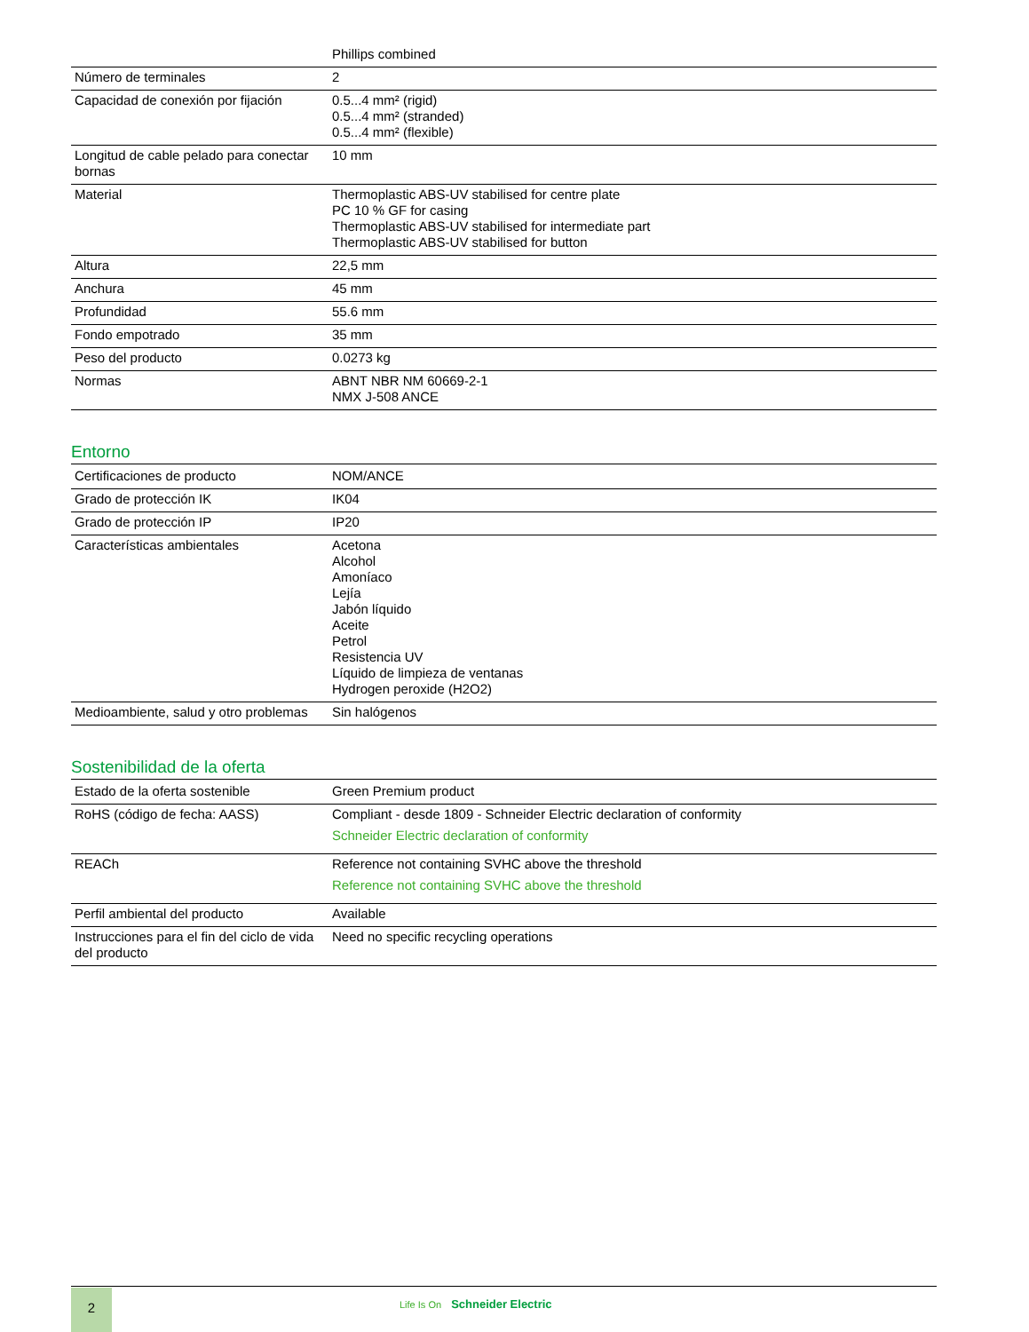| | Phillips combined |
| Número de terminales | 2 |
| Capacidad de conexión por fijación | 0.5...4 mm² (rigid) 0.5...4 mm² (stranded) 0.5...4 mm² (flexible) |
| Longitud de cable pelado para conectar bornas | 10 mm |
| Material | Thermoplastic ABS-UV stabilised for centre plate PC 10 % GF for casing Thermoplastic ABS-UV stabilised for intermediate part Thermoplastic ABS-UV stabilised for button |
| Altura | 22,5 mm |
| Anchura | 45 mm |
| Profundidad | 55.6 mm |
| Fondo empotrado | 35 mm |
| Peso del producto | 0.0273 kg |
| Normas | ABNT NBR NM 60669-2-1 NMX J-508 ANCE |
Entorno
| Certificaciones de producto | NOM/ANCE |
| Grado de protección IK | IK04 |
| Grado de protección IP | IP20 |
| Características ambientales | Acetona Alcohol Amoníaco Lejía Jabón líquido Aceite Petrol Resistencia UV Líquido de limpieza de ventanas Hydrogen peroxide (H2O2) |
| Medioambiente, salud y otro problemas | Sin halógenos |
Sostenibilidad de la oferta
| Estado de la oferta sostenible | Green Premium product |
| RoHS (código de fecha: AASS) | Compliant - desde 1809 - Schneider Electric declaration of conformity Schneider Electric declaration of conformity |
| REACh | Reference not containing SVHC above the threshold Reference not containing SVHC above the threshold |
| Perfil ambiental del producto | Available |
| Instrucciones para el fin del ciclo de vida del producto | Need no specific recycling operations |
2 Life Is On Schneider Electric